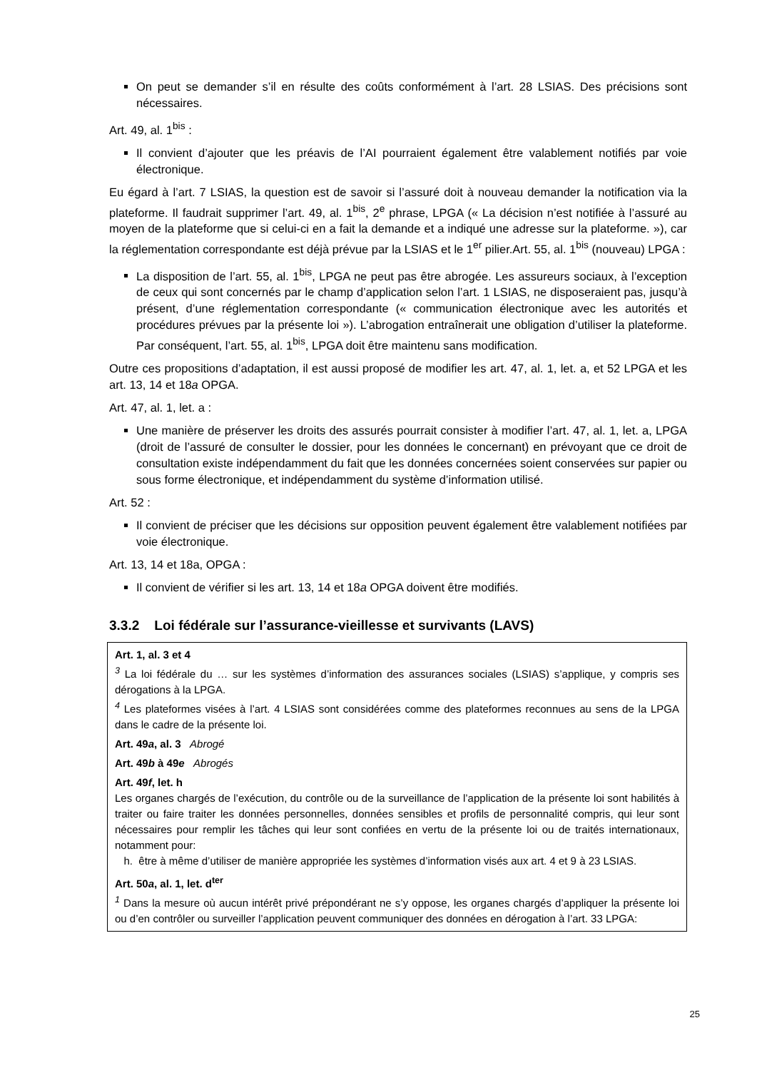On peut se demander s’il en résulte des coûts conformément à l’art. 28 LSIAS. Des précisions sont nécessaires.
Art. 49, al. 1<sup>bis</sup> :
Il convient d’ajouter que les préavis de l’AI pourraient également être valablement notifiés par voie électronique.
Eu égard à l’art. 7 LSIAS, la question est de savoir si l’assuré doit à nouveau demander la notification via la plateforme. Il faudrait supprimer l’art. 49, al. 1<sup>bis</sup>, 2<sup>e</sup> phrase, LPGA (« La décision n’est notifiée à l’assuré au moyen de la plateforme que si celui-ci en a fait la demande et a indiqué une adresse sur la plateforme. »), car la réglementation correspondante est déjà prévue par la LSIAS et le 1<sup>er</sup> pilier.Art. 55, al. 1<sup>bis</sup> (nouveau) LPGA :
La disposition de l’art. 55, al. 1<sup>bis</sup>, LPGA ne peut pas être abrogée. Les assureurs sociaux, à l’exception de ceux qui sont concernés par le champ d’application selon l’art. 1 LSIAS, ne disposeraient pas, jusqu’à présent, d’une réglementation correspondante (« communication électronique avec les autorités et procédures prévues par la présente loi »). L’abrogation entraînerait une obligation d’utiliser la plateforme. Par conséquent, l’art. 55, al. 1<sup>bis</sup>, LPGA doit être maintenu sans modification.
Outre ces propositions d’adaptation, il est aussi proposé de modifier les art. 47, al. 1, let. a, et 52 LPGA et les art. 13, 14 et 18a OPGA.
Art. 47, al. 1, let. a :
Une manière de préserver les droits des assurés pourrait consister à modifier l’art. 47, al. 1, let. a, LPGA (droit de l’assuré de consulter le dossier, pour les données le concernant) en prévoyant que ce droit de consultation existe indépendamment du fait que les données concernées soient conservées sur papier ou sous forme électronique, et indépendamment du système d’information utilisé.
Art. 52 :
Il convient de préciser que les décisions sur opposition peuvent également être valablement notifiées par voie électronique.
Art. 13, 14 et 18a, OPGA :
Il convient de vérifier si les art. 13, 14 et 18a OPGA doivent être modifiés.
3.3.2 Loi fédérale sur l’assurance-vieillesse et survivants (LAVS)
Art. 1, al. 3 et 4
<sup>3</sup> La loi fédérale du … sur les systèmes d’information des assurances sociales (LSIAS) s’applique, y compris ses dérogations à la LPGA.
<sup>4</sup> Les plateformes visées à l’art. 4 LSIAS sont considérées comme des plateformes reconnues au sens de la LPGA dans le cadre de la présente loi.
Art. 49a, al. 3 Abrogé
Art. 49b à 49e Abrogés
Art. 49f, let. h
Les organes chargés de l’exécution, du contrôle ou de la surveillance de l’application de la présente loi sont habilités à traiter ou faire traiter les données personnelles, données sensibles et profils de personnalité compris, qui leur sont nécessaires pour remplir les tâches qui leur sont confiées en vertu de la présente loi ou de traités internationaux, notamment pour:
h. être à même d’utiliser de manière appropriée les systèmes d’information visés aux art. 4 et 9 à 23 LSIAS.
Art. 50a, al. 1, let. d<sup>ter</sup>
<sup>1</sup> Dans la mesure où aucun intérêt privé prépondérant ne s’y oppose, les organes chargés d’appliquer la présente loi ou d’en contrôler ou surveiller l’application peuvent communiquer des données en dérogation à l’art. 33 LPGA:
25